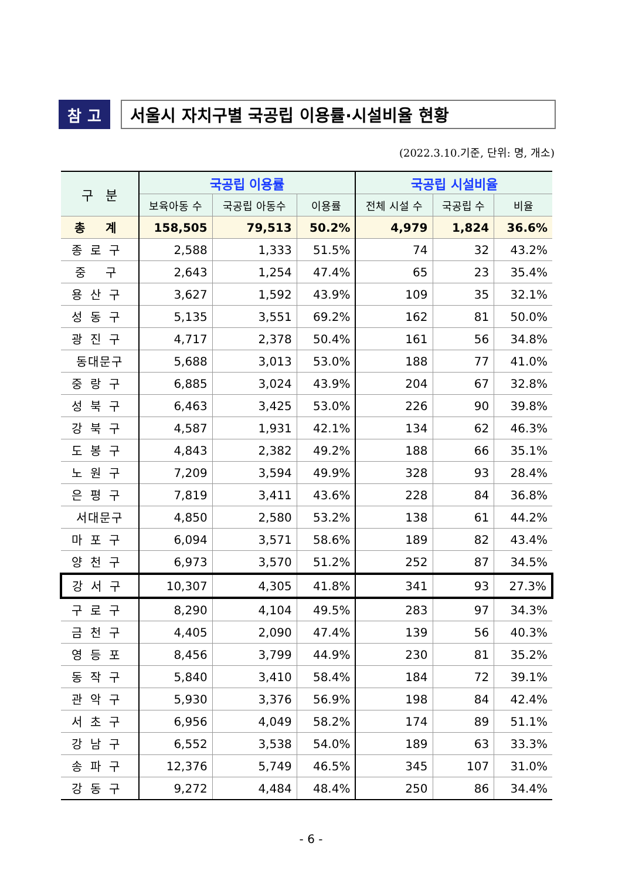참 고 서울시 자치구별 국공립 이용률·시설비율 현황
(2022.3.10.기준, 단위: 명, 개소)
| 구 분 | 국공립 이용률 | | | 국공립 시설비율 | | |
| --- | --- | --- | --- | --- | --- | --- |
| | 보육아동 수 | 국공립 아동수 | 이용률 | 전체 시설 수 | 국공립 수 | 비율 |
| 총 계 | 158,505 | 79,513 | 50.2% | 4,979 | 1,824 | 36.6% |
| 종로구 | 2,588 | 1,333 | 51.5% | 74 | 32 | 43.2% |
| 중 구 | 2,643 | 1,254 | 47.4% | 65 | 23 | 35.4% |
| 용산구 | 3,627 | 1,592 | 43.9% | 109 | 35 | 32.1% |
| 성동구 | 5,135 | 3,551 | 69.2% | 162 | 81 | 50.0% |
| 광진구 | 4,717 | 2,378 | 50.4% | 161 | 56 | 34.8% |
| 동대문구 | 5,688 | 3,013 | 53.0% | 188 | 77 | 41.0% |
| 중랑구 | 6,885 | 3,024 | 43.9% | 204 | 67 | 32.8% |
| 성북구 | 6,463 | 3,425 | 53.0% | 226 | 90 | 39.8% |
| 강북구 | 4,587 | 1,931 | 42.1% | 134 | 62 | 46.3% |
| 도봉구 | 4,843 | 2,382 | 49.2% | 188 | 66 | 35.1% |
| 노원구 | 7,209 | 3,594 | 49.9% | 328 | 93 | 28.4% |
| 은평구 | 7,819 | 3,411 | 43.6% | 228 | 84 | 36.8% |
| 서대문구 | 4,850 | 2,580 | 53.2% | 138 | 61 | 44.2% |
| 마포구 | 6,094 | 3,571 | 58.6% | 189 | 82 | 43.4% |
| 양천구 | 6,973 | 3,570 | 51.2% | 252 | 87 | 34.5% |
| 강서구 | 10,307 | 4,305 | 41.8% | 341 | 93 | 27.3% |
| 구로구 | 8,290 | 4,104 | 49.5% | 283 | 97 | 34.3% |
| 금천구 | 4,405 | 2,090 | 47.4% | 139 | 56 | 40.3% |
| 영등포 | 8,456 | 3,799 | 44.9% | 230 | 81 | 35.2% |
| 동작구 | 5,840 | 3,410 | 58.4% | 184 | 72 | 39.1% |
| 관악구 | 5,930 | 3,376 | 56.9% | 198 | 84 | 42.4% |
| 서초구 | 6,956 | 4,049 | 58.2% | 174 | 89 | 51.1% |
| 강남구 | 6,552 | 3,538 | 54.0% | 189 | 63 | 33.3% |
| 송파구 | 12,376 | 5,749 | 46.5% | 345 | 107 | 31.0% |
| 강동구 | 9,272 | 4,484 | 48.4% | 250 | 86 | 34.4% |
- 6 -